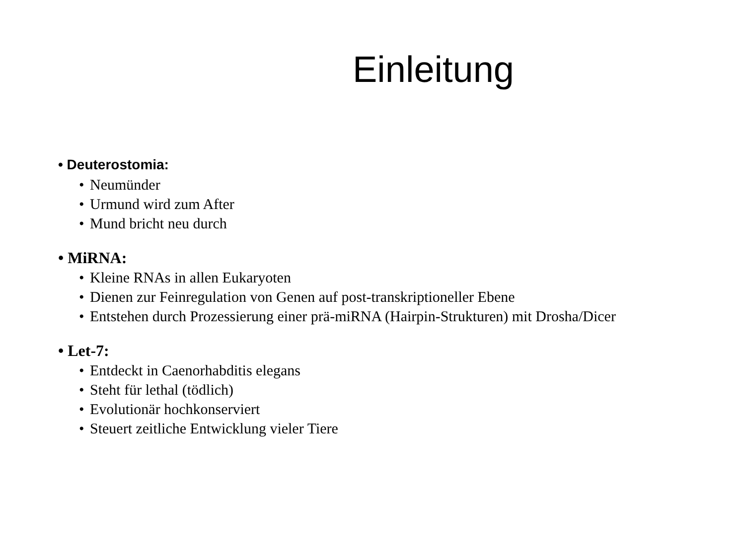Einleitung
• Deuterostomia:
• Neumünder
• Urmund wird zum After
• Mund bricht neu durch
• MiRNA:
• Kleine RNAs in allen Eukaryoten
• Dienen zur Feinregulation von Genen auf post-transkriptioneller Ebene
• Entstehen durch Prozessierung einer prä-miRNA (Hairpin-Strukturen) mit Drosha/Dicer
• Let-7:
• Entdeckt in Caenorhabditis elegans
• Steht für lethal (tödlich)
• Evolutionär hochkonserviert
• Steuert zeitliche Entwicklung vieler Tiere